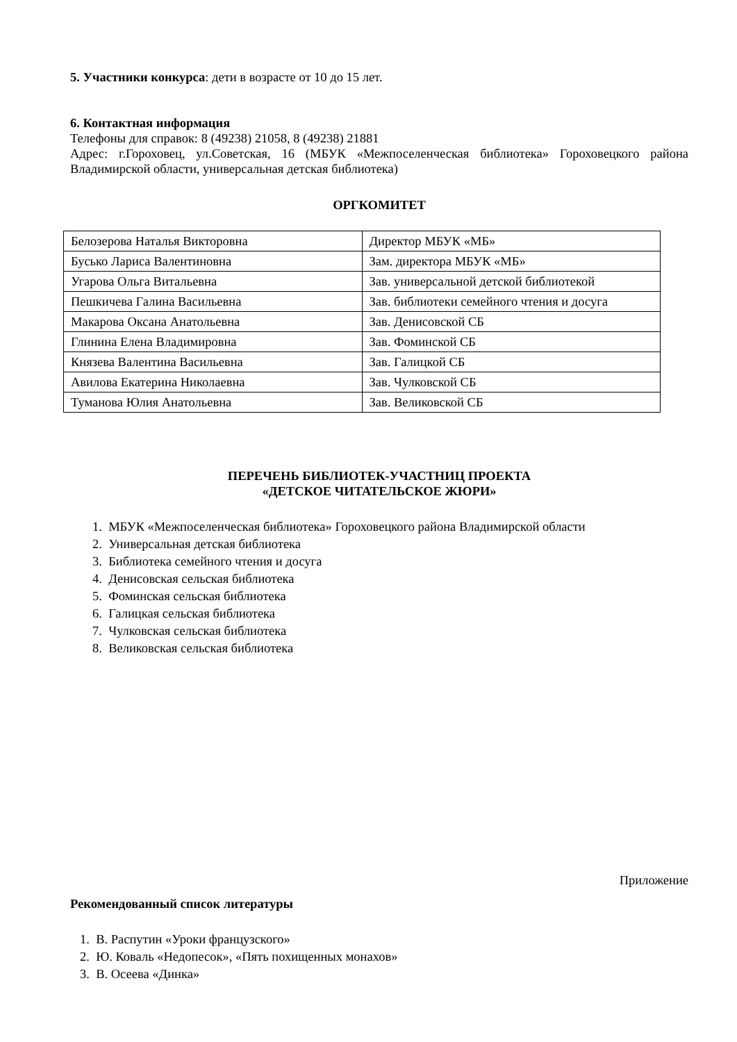5. Участники конкурса: дети в возрасте от 10 до 15 лет.
6. Контактная информация
Телефоны для справок: 8 (49238) 21058, 8 (49238) 21881
Адрес: г.Гороховец, ул.Советская, 16 (МБУК «Межпоселенческая библиотека» Гороховецкого района Владимирской области, универсальная детская библиотека)
ОРГКОМИТЕТ
| Белозерова Наталья Викторовна | Директор МБУК «МБ» |
| Бусько Лариса Валентиновна | Зам. директора МБУК «МБ» |
| Угарова Ольга Витальевна | Зав. универсальной детской библиотекой |
| Пешкичева Галина Васильевна | Зав. библиотеки семейного чтения и досуга |
| Макарова Оксана Анатольевна | Зав. Денисовской СБ |
| Глинина Елена Владимировна | Зав. Фоминской СБ |
| Князева Валентина Васильевна | Зав. Галицкой СБ |
| Авилова Екатерина Николаевна | Зав. Чулковской СБ |
| Туманова Юлия Анатольевна | Зав. Великовской СБ |
ПЕРЕЧЕНЬ БИБЛИОТЕК-УЧАСТНИЦ ПРОЕКТА
«ДЕТСКОЕ ЧИТАТЕЛЬСКОЕ ЖЮРИ»
1. МБУК «Межпоселенческая библиотека» Гороховецкого района Владимирской области
2. Универсальная детская библиотека
3. Библиотека семейного чтения и досуга
4. Денисовская сельская библиотека
5. Фоминская сельская библиотека
6. Галицкая сельская библиотека
7. Чулковская сельская библиотека
8. Великовская сельская библиотека
Приложение
Рекомендованный список литературы
1. В. Распутин «Уроки французского»
2. Ю. Коваль «Недопесок», «Пять похищенных монахов»
3. В. Осеева «Динка»